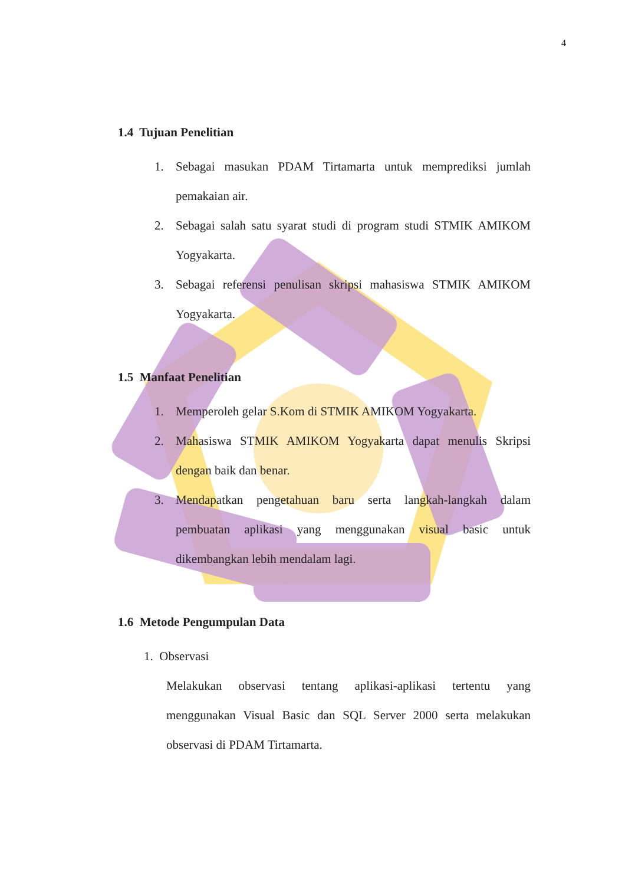4
1.4 Tujuan Penelitian
1. Sebagai masukan PDAM Tirtamarta untuk memprediksi jumlah pemakaian air.
2. Sebagai salah satu syarat studi di program studi STMIK AMIKOM Yogyakarta.
3. Sebagai referensi penulisan skripsi mahasiswa STMIK AMIKOM Yogyakarta.
1.5 Manfaat Penelitian
1. Memperoleh gelar S.Kom di STMIK AMIKOM Yogyakarta.
2. Mahasiswa STMIK AMIKOM Yogyakarta dapat menulis Skripsi dengan baik dan benar.
3. Mendapatkan pengetahuan baru serta langkah-langkah dalam pembuatan aplikasi yang menggunakan visual basic untuk dikembangkan lebih mendalam lagi.
1.6 Metode Pengumpulan Data
1. Observasi
Melakukan observasi tentang aplikasi-aplikasi tertentu yang menggunakan Visual Basic dan SQL Server 2000 serta melakukan observasi di PDAM Tirtamarta.